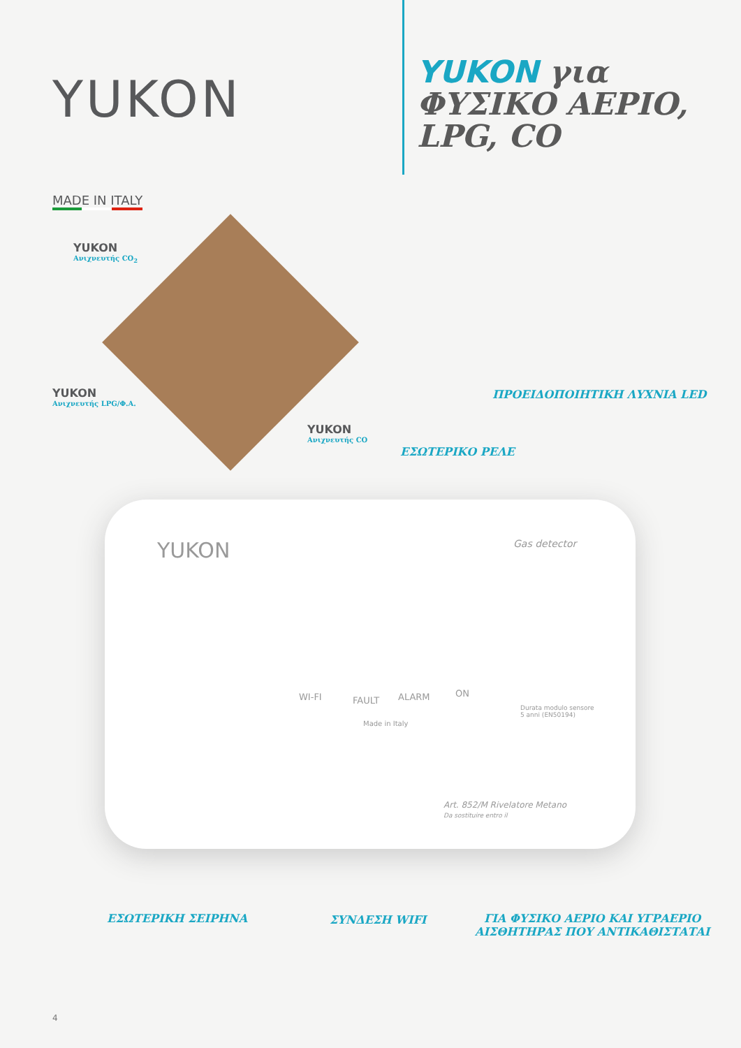YUKON
YUKON για
ΦΥΣΙΚΟ ΑΕΡΙΟ,
LPG, CO
MADE IN ITALY
YUKON
Ανιχνευτής CO<sub>2</sub>
YUKON
Ανιχνευτής LPG/Φ.Α.
YUKON
Ανιχνευτής CO
ΠΡΟΕΙΔΟΠΟΙΗΤΙΚΗ ΛΥΧΝΙΑ LED
ΕΣΩΤΕΡΙΚΟ ΡΕΛΕ
YUKON Gas detector
WI-FI FAULT ALARM ON
Made in Italy
Durata modulo sensore
5 anni (EN50194)
Art. 852/M Rivelatore Metano
Da sostituire entro il
ΕΣΩΤΕΡΙΚΗ ΣΕΙΡΗΝΑ ΣΥΝΔΕΣΗ WIFI
ΓΙΑ ΦΥΣΙΚΟ ΑΕΡΙΟ ΚΑΙ ΥΓΡΑΕΡΙΟ
ΑΙΣΘΗΤΗΡΑΣ ΠΟΥ ΑΝΤΙΚΑΘΙΣΤΑΤΑΙ
4